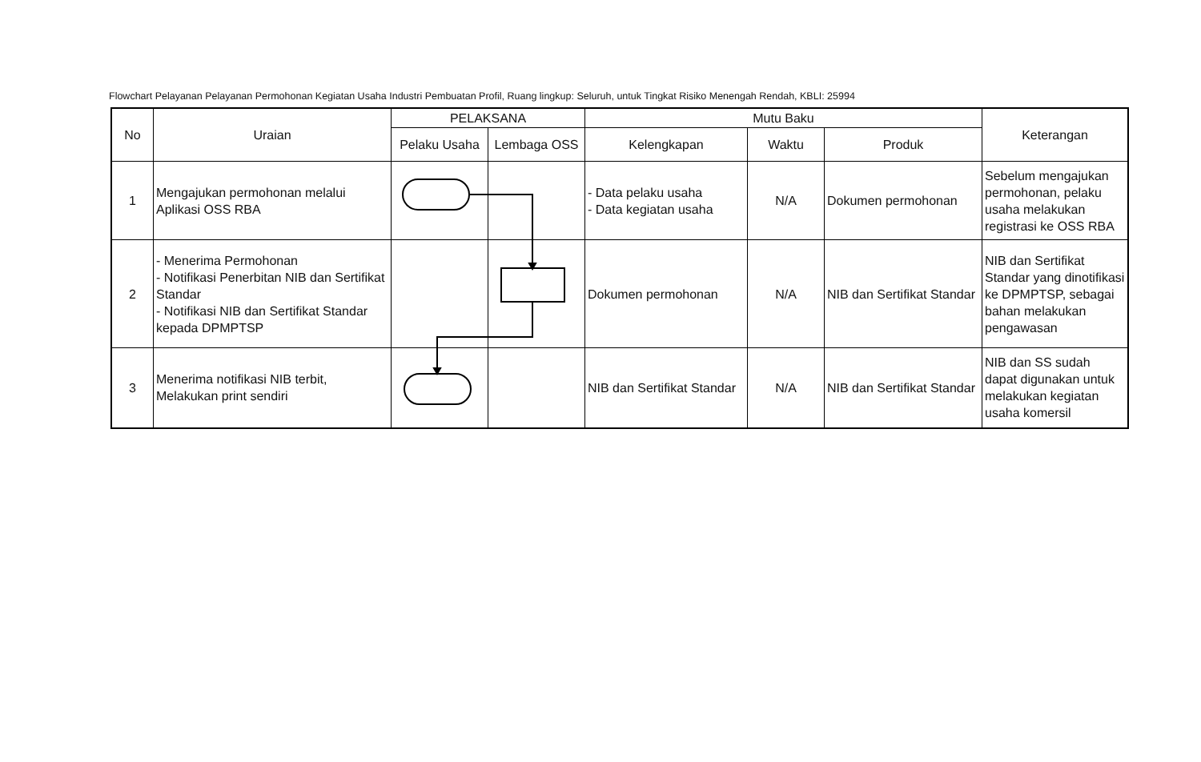Flowchart Pelayanan Pelayanan Permohonan Kegiatan Usaha Industri Pembuatan Profil, Ruang lingkup: Seluruh, untuk Tingkat Risiko Menengah Rendah, KBLI: 25994
| No | Uraian | PELAKSANA | | Mutu Baku | | | Keterangan |
| --- | --- | --- | --- | --- | --- | --- | --- |
| | | Pelaku Usaha | Lembaga OSS | Kelengkapan | Waktu | Produk | |
| 1 | Mengajukan permohonan melalui Aplikasi OSS RBA | | | - Data pelaku usaha - Data kegiatan usaha | N/A | Dokumen permohonan | Sebelum mengajukan permohonan, pelaku usaha melakukan registrasi ke OSS RBA |
| 2 | - Menerima Permohonan - Notifikasi Penerbitan NIB dan Sertifikat Standar - Notifikasi NIB dan Sertifikat Standar kepada DPMPTSP | | | Dokumen permohonan | N/A | NIB dan Sertifikat Standar | NIB dan Sertifikat Standar yang dinotifikasi ke DPMPTSP, sebagai bahan melakukan pengawasan |
| 3 | Menerima notifikasi NIB terbit, Melakukan print sendiri | | | NIB dan Sertifikat Standar | N/A | NIB dan Sertifikat Standar | NIB dan SS sudah dapat digunakan untuk melakukan kegiatan usaha komersil |